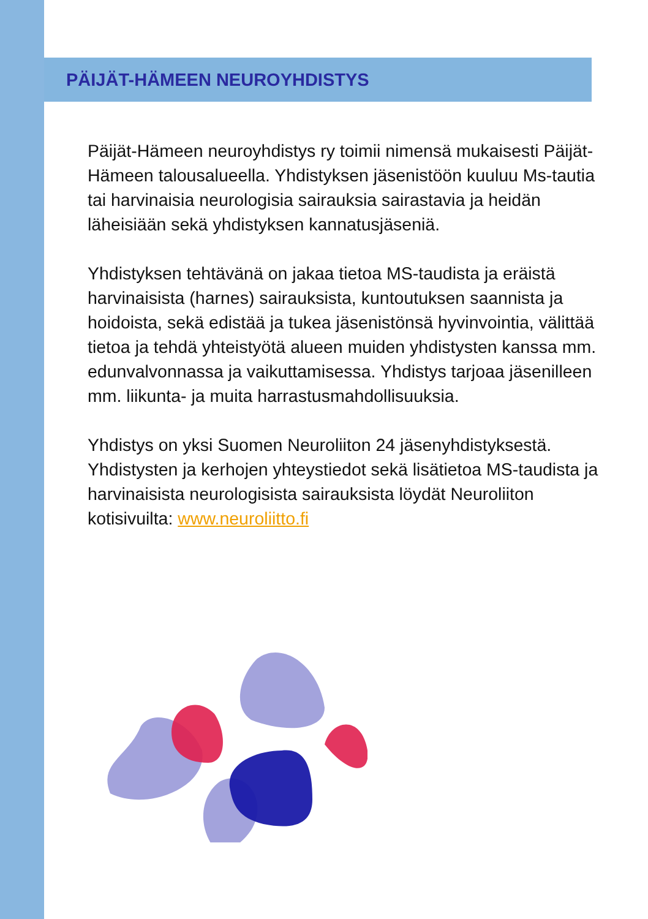PÄIJÄT-HÄMEEN NEUROYHDISTYS
Päijät-Hämeen neuroyhdistys ry toimii nimensä mukaisesti Päijät-Hämeen talousalueella. Yhdistyksen jäsenistöön kuuluu Ms-tautia tai harvinaisia neurologisia sairauksia sairastavia ja heidän läheisiään sekä yhdistyksen kannatusjäseniä.
Yhdistyksen tehtävänä on jakaa tietoa MS-taudista ja eräistä harvinaisista (harnes) sairauksista, kuntoutuksen saannista ja hoidoista, sekä edistää ja tukea jäsenistönsä hyvinvointia, välittää tietoa ja tehdä yhteistyötä alueen muiden yhdistysten kanssa mm. edunvalvonnassa ja vaikuttamisessa. Yhdistys tarjoaa jäsenilleen mm. liikunta- ja muita harrastusmahdollisuuksia.
Yhdistys on yksi Suomen Neuroliiton 24 jäsenyhdistyksestä. Yhdistysten ja kerhojen yhteystiedot sekä lisätietoa MS-taudista ja harvinaisista neurologisista sairauksista löydät Neuroliiton kotisivuilta: www.neuroliitto.fi